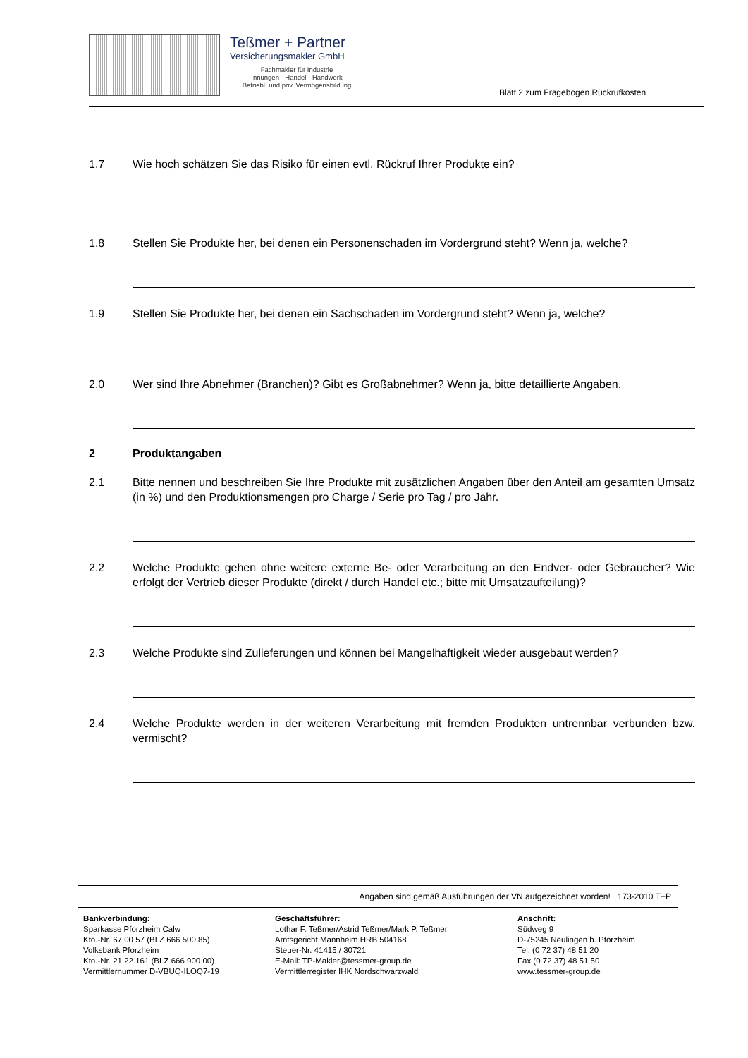Teßmer + Partner
Versicherungsmakler GmbH
Fachmakler für Industrie
Innungen - Handel - Handwerk
Betriebl. und priv. Vermögensbildung
Blatt 2 zum Fragebogen Rückrufkosten
1.7 Wie hoch schätzen Sie das Risiko für einen evtl. Rückruf Ihrer Produkte ein?
1.8 Stellen Sie Produkte her, bei denen ein Personenschaden im Vordergrund steht? Wenn ja, welche?
1.9 Stellen Sie Produkte her, bei denen ein Sachschaden im Vordergrund steht? Wenn ja, welche?
2.0 Wer sind Ihre Abnehmer (Branchen)? Gibt es Großabnehmer? Wenn ja, bitte detaillierte Angaben.
2 Produktangaben
2.1 Bitte nennen und beschreiben Sie Ihre Produkte mit zusätzlichen Angaben über den Anteil am gesamten Umsatz (in %) und den Produktionsmengen pro Charge / Serie pro Tag / pro Jahr.
2.2 Welche Produkte gehen ohne weitere externe Be- oder Verarbeitung an den Endver- oder Gebraucher? Wie erfolgt der Vertrieb dieser Produkte (direkt / durch Handel etc.; bitte mit Umsatzaufteilung)?
2.3 Welche Produkte sind Zulieferungen und können bei Mangelhaftigkeit wieder ausgebaut werden?
2.4 Welche Produkte werden in der weiteren Verarbeitung mit fremden Produkten untrennbar verbunden bzw. vermischt?
Angaben sind gemäß Ausführungen der VN aufgezeichnet worden! 173-2010 T+P
Bankverbindung:
Sparkasse Pforzheim Calw
Kto.-Nr. 67 00 57 (BLZ 666 500 85)
Volksbank Pforzheim
Kto.-Nr. 21 22 161 (BLZ 666 900 00)
Vermittlernummer D-VBUQ-ILOQ7-19
Geschäftsführer:
Lothar F. Teßmer/Astrid Teßmer/Mark P. Teßmer
Amtsgericht Mannheim HRB 504168
Steuer-Nr. 41415 / 30721
E-Mail: TP-Makler@tessmer-group.de
Vermittlerregister IHK Nordschwarzwald
Anschrift:
Südweg 9
D-75245 Neulingen b. Pforzheim
Tel. (0 72 37) 48 51 20
Fax (0 72 37) 48 51 50
www.tessmer-group.de